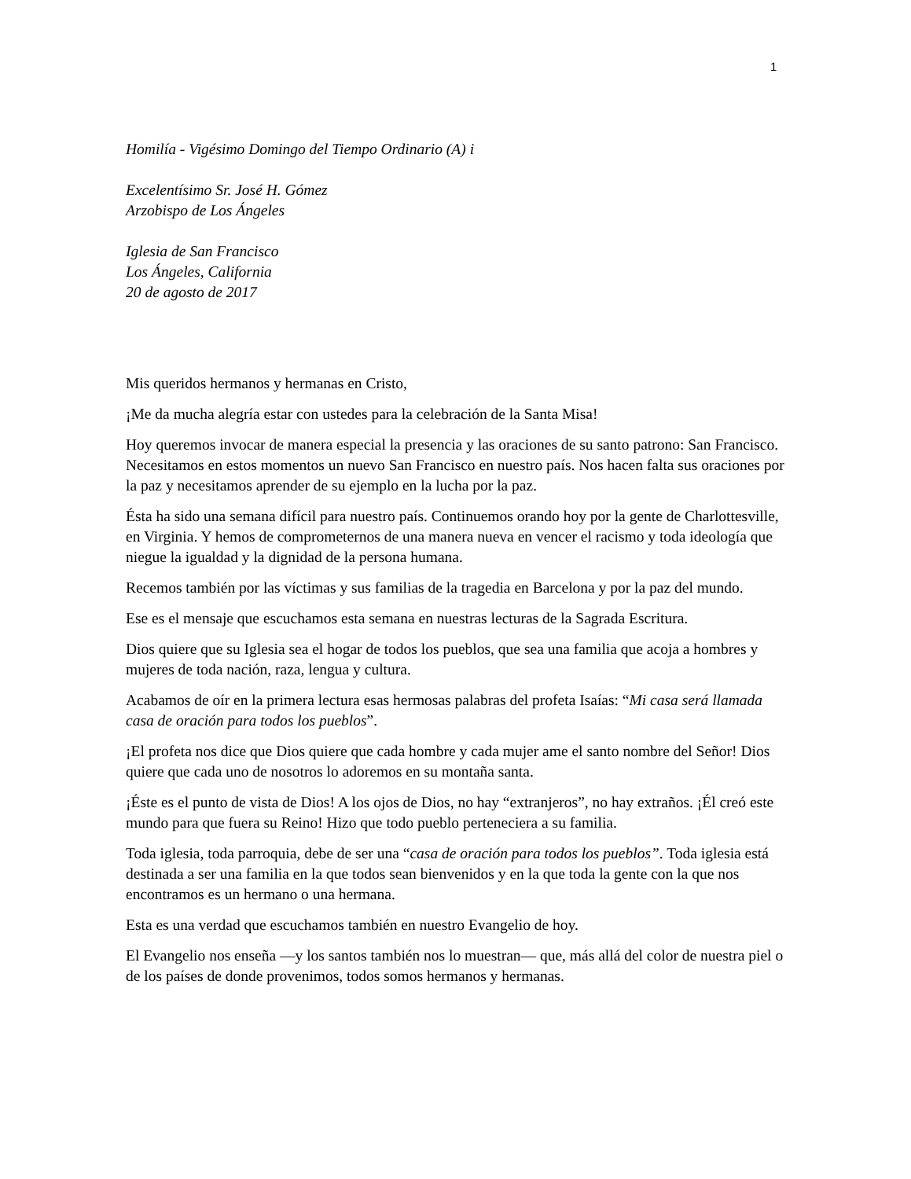1
Homilía - Vigésimo Domingo del Tiempo Ordinario (A) i
Excelentísimo Sr. José H. Gómez
Arzobispo de Los Ángeles
Iglesia de San Francisco
Los Ángeles, California
20 de agosto de 2017
Mis queridos hermanos y hermanas en Cristo,
¡Me da mucha alegría estar con ustedes para la celebración de la Santa Misa!
Hoy queremos invocar de manera especial la presencia y las oraciones de su santo patrono: San Francisco. Necesitamos en estos momentos un nuevo San Francisco en nuestro país. Nos hacen falta sus oraciones por la paz y necesitamos aprender de su ejemplo en la lucha por la paz.
Ésta ha sido una semana difícil para nuestro país. Continuemos orando hoy por la gente de Charlottesville, en Virginia. Y hemos de comprometernos de una manera nueva en vencer el racismo y toda ideología que niegue la igualdad y la dignidad de la persona humana.
Recemos también por las víctimas y sus familias de la tragedia en Barcelona y por la paz del mundo.
Ese es el mensaje que escuchamos esta semana en nuestras lecturas de la Sagrada Escritura.
Dios quiere que su Iglesia sea el hogar de todos los pueblos, que sea una familia que acoja a hombres y mujeres de toda nación, raza, lengua y cultura.
Acabamos de oír en la primera lectura esas hermosas palabras del profeta Isaías: “Mi casa será llamada casa de oración para todos los pueblos”.
¡El profeta nos dice que Dios quiere que cada hombre y cada mujer ame el santo nombre del Señor! Dios quiere que cada uno de nosotros lo adoremos en su montaña santa.
¡Éste es el punto de vista de Dios! A los ojos de Dios, no hay “extranjeros”, no hay extraños. ¡Él creó este mundo para que fuera su Reino! Hizo que todo pueblo perteneciera a su familia.
Toda iglesia, toda parroquia, debe de ser una “casa de oración para todos los pueblos”. Toda iglesia está destinada a ser una familia en la que todos sean bienvenidos y en la que toda la gente con la que nos encontramos es un hermano o una hermana.
Esta es una verdad que escuchamos también en nuestro Evangelio de hoy.
El Evangelio nos enseña —y los santos también nos lo muestran— que, más allá del color de nuestra piel o de los países de donde provenimos, todos somos hermanos y hermanas.